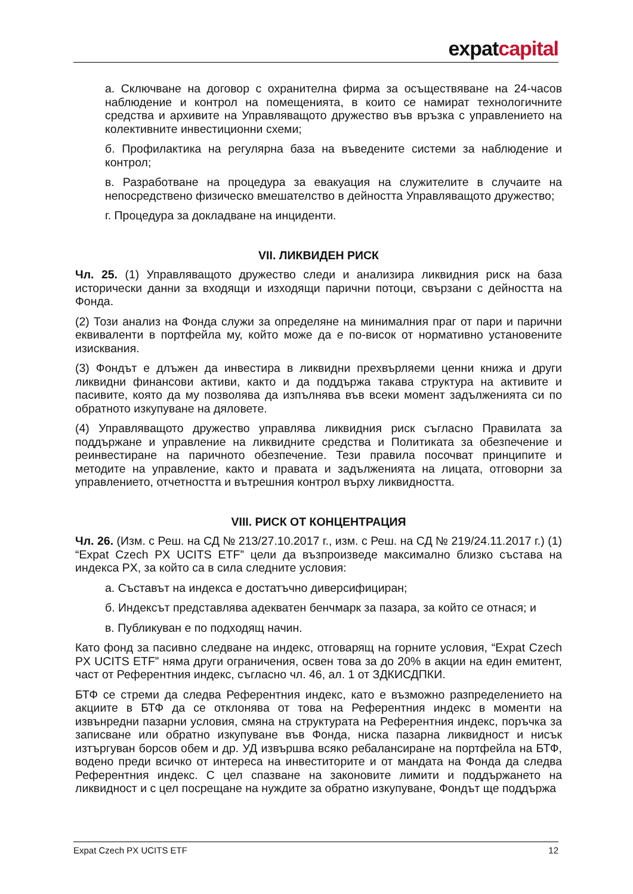expatcapital
а. Сключване на договор с охранителна фирма за осъществяване на 24-часов наблюдение и контрол на помещенията, в които се намират технологичните средства и архивите на Управляващото дружество във връзка с управлението на колективните инвестиционни схеми;
б. Профилактика на регулярна база на въведените системи за наблюдение и контрол;
в. Разработване на процедура за евакуация на служителите в случаите на непосредствено физическо вмешателство в дейността Управляващото дружество;
г. Процедура за докладване на инциденти.
VII. ЛИКВИДЕН РИСК
Чл. 25. (1) Управляващото дружество следи и анализира ликвидния риск на база исторически данни за входящи и изходящи парични потоци, свързани с дейността на Фонда.
(2) Този анализ на Фонда служи за определяне на минималния праг от пари и парични еквиваленти в портфейла му, който може да е по-висок от нормативно установените изисквания.
(3) Фондът е длъжен да инвестира в ликвидни прехвърляеми ценни книжа и други ликвидни финансови активи, както и да поддържа такава структура на активите и пасивите, която да му позволява да изпълнява във всеки момент задълженията си по обратното изкупуване на дяловете.
(4) Управляващото дружество управлява ликвидния риск съгласно Правилата за поддържане и управление на ликвидните средства и Политиката за обезпечение и реинвестиране на паричното обезпечение. Тези правила посочват принципите и методите на управление, както и правата и задълженията на лицата, отговорни за управлението, отчетността и вътрешния контрол върху ликвидността.
VIII. РИСК ОТ КОНЦЕНТРАЦИЯ
Чл. 26. (Изм. с Реш. на СД № 213/27.10.2017 г., изм. с Реш. на СД № 219/24.11.2017 г.) (1) “Expat Czech PX UCITS ETF” цели да възпроизведе максимално близко състава на индекса PX, за който са в сила следните условия:
а. Съставът на индекса е достатъчно диверсифициран;
б. Индексът представлява адекватен бенчмарк за пазара, за който се отнася; и
в. Публикуван е по подходящ начин.
Като фонд за пасивно следване на индекс, отговарящ на горните условия, “Expat Czech PX UCITS ETF” няма други ограничения, освен това за до 20% в акции на един емитент, част от Референтния индекс, съгласно чл. 46, ал. 1 от ЗДКИСДПКИ.
БТФ се стреми да следва Референтния индекс, като е възможно разпределението на акциите в БТФ да се отклонява от това на Референтния индекс в моменти на извънредни пазарни условия, смяна на структурата на Референтния индекс, поръчка за записване или обратно изкупуване във Фонда, ниска пазарна ликвидност и нисък изтъргуван борсов обем и др. УД извършва всяко ребалансиране на портфейла на БТФ, водено преди всичко от интереса на инвеститорите и от мандата на Фонда да следва Референтния индекс. С цел спазване на законовите лимити и поддържането на ликвидност и с цел посрещане на нуждите за обратно изкупуване, Фондът ще поддържа
Expat Czech PX UCITS ETF 12